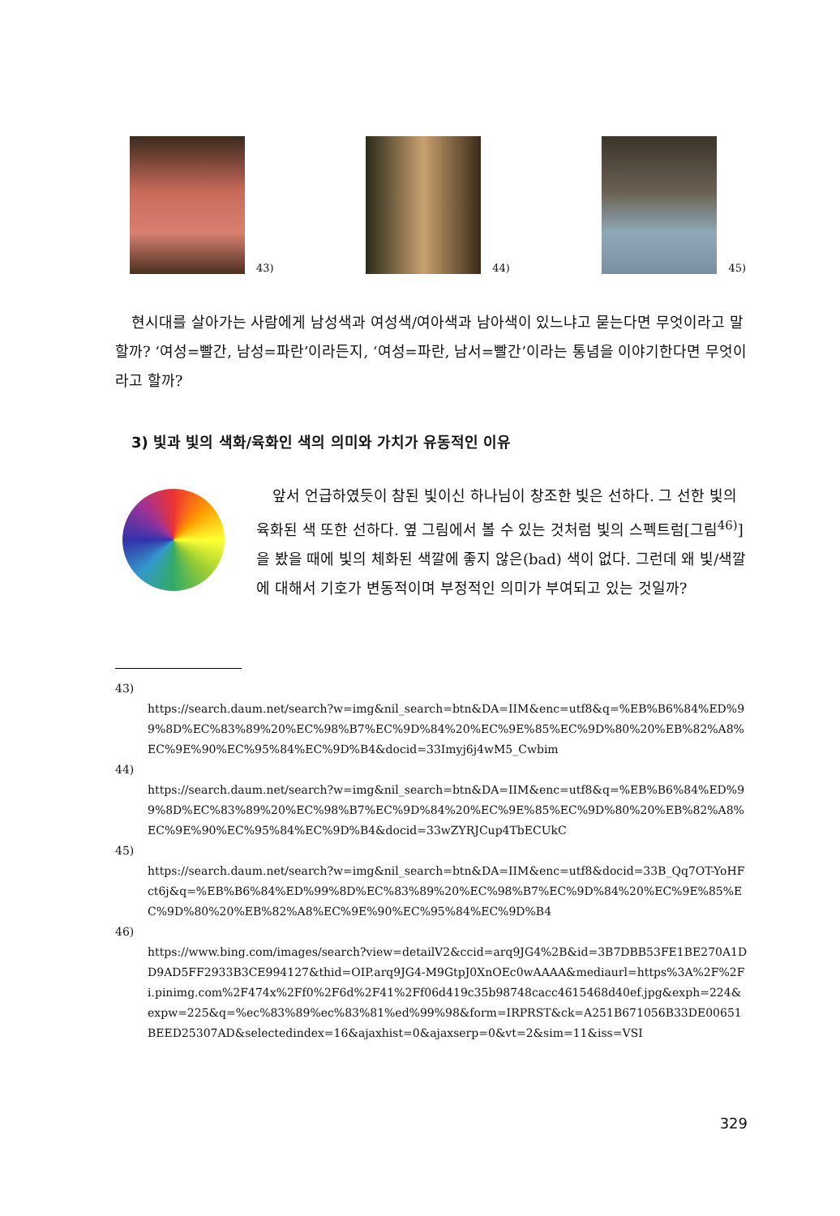43) 44) 45)
현시대를 살아가는 사람에게 남성색과 여성색/여아색과 남아색이 있느냐고 묻는다면 무엇이라고 말할까? ‘여성=빨간, 남성=파란’이라든지, ‘여성=파란, 남서=빨간’이라는 통념을 이야기한다면 무엇이라고 할까?
3) 빛과 빛의 색화/육화인 색의 의미와 가치가 유동적인 이유
앞서 언급하였듯이 참된 빛이신 하나님이 창조한 빛은 선하다. 그 선한 빛의 육화된 색 또한 선하다. 옆 그림에서 볼 수 있는 것처럼 빛의 스펙트럼[그림<sup>46)</sup>]을 봤을 때에 빛의 체화된 색깔에 좋지 않은(bad) 색이 없다. 그런데 왜 빛/색깔에 대해서 기호가 변동적이며 부정적인 의미가 부여되고 있는 것일까?
43)
https://search.daum.net/search?w=img&nil_search=btn&DA=IIM&enc=utf8&q=%EB%B6%84%ED%99%8D%EC%83%89%20%EC%98%B7%EC%9D%84%20%EC%9E%85%EC%9D%80%20%EB%82%A8%EC%9E%90%EC%95%84%EC%9D%B4&docid=33Imyj6j4wM5_Cwbim
44)
https://search.daum.net/search?w=img&nil_search=btn&DA=IIM&enc=utf8&q=%EB%B6%84%ED%99%8D%EC%83%89%20%EC%98%B7%EC%9D%84%20%EC%9E%85%EC%9D%80%20%EB%82%A8%EC%9E%90%EC%95%84%EC%9D%B4&docid=33wZYRJCup4TbECUkC
45)
https://search.daum.net/search?w=img&nil_search=btn&DA=IIM&enc=utf8&docid=33B_Qq7OT-YoHFct6j&q=%EB%B6%84%ED%99%8D%EC%83%89%20%EC%98%B7%EC%9D%84%20%EC%9E%85%EC%9D%80%20%EB%82%A8%EC%9E%90%EC%95%84%EC%9D%B4
46)
https://www.bing.com/images/search?view=detailV2&ccid=arq9JG4%2B&id=3B7DBB53FE1BE270A1DD9AD5FF2933B3CE994127&thid=OIP.arq9JG4-M9GtpJ0XnOEc0wAAAA&mediaurl=https%3A%2F%2Fi.pinimg.com%2F474x%2Ff0%2F6d%2F41%2Ff06d419c35b98748cacc4615468d40ef.jpg&exph=224&expw=225&q=%ec%83%89%ec%83%81%ed%99%98&form=IRPRST&ck=A251B671056B33DE00651BEED25307AD&selectedindex=16&ajaxhist=0&ajaxserp=0&vt=2&sim=11&iss=VSI
329